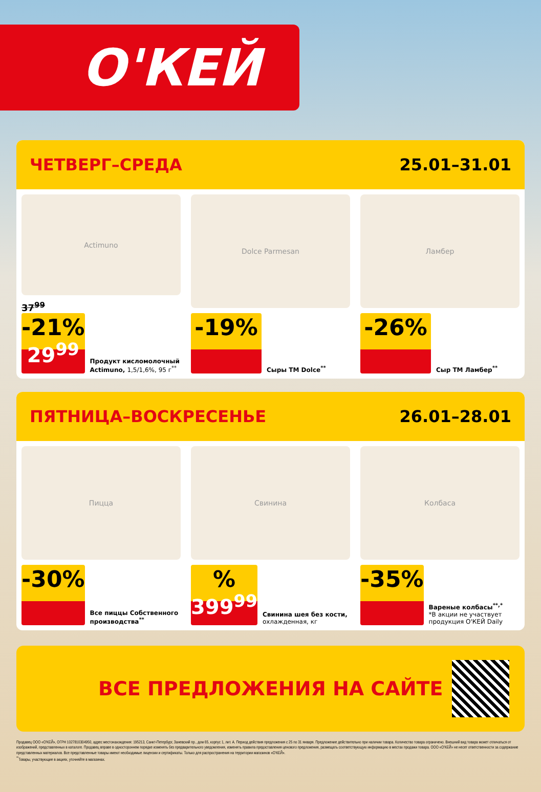О'КЕЙ
ЧЕТВЕРГ–СРЕДА 25.01–31.01
Actimuno
37<sup>99</sup>
-21%
29<sup>99</sup>
Продукт кисломолочный Actimuno, 1,5/1,6%, 95 г<sup>**</sup>
Dolce Parmesan
-19%
Сыры ТМ Dolce<sup>**</sup>
Ламбер
-26%
Сыр ТМ Ламбер<sup>**</sup>
ПЯТНИЦА–ВОСКРЕСЕНЬЕ 26.01–28.01
Пицца
-30%
Все пиццы Собственного производства<sup>**</sup>
Свинина
%
399<sup>99</sup>
Свинина шея без кости, охлажденная, кг
Колбаса
-35%
Вареные колбасы<sup>**,*</sup>
*В акции не участвует продукция О'КЕЙ Daily
ВСЕ ПРЕДЛОЖЕНИЯ НА САЙТЕ
Продавец ООО «О'КЕЙ», ОГРН 1027810304950, адрес местонахождения: 195213, Санкт-Петербург, Заневский пр., дом 65, корпус 1, лит. А. Период действия предложения с 25 по 31 января. Предложение действительно при наличии товара. Количество товара ограничено. Внешний вид товара может отличаться от изображений, представленных в каталоге. Продавец вправе в одностороннем порядке изменять без предварительного уведомления, изменять правила предоставления ценового предложения, размещать соответствующую информацию в местах продажи товара. ООО «О'КЕЙ» не несет ответственности за содержание представленных материалов. Все представленные товары имеют необходимые лицензии и сертификаты. Только для распространения на территории магазинов «О'КЕЙ».
<sup>**</sup> Товары, участвующие в акциях, уточняйте в магазинах.